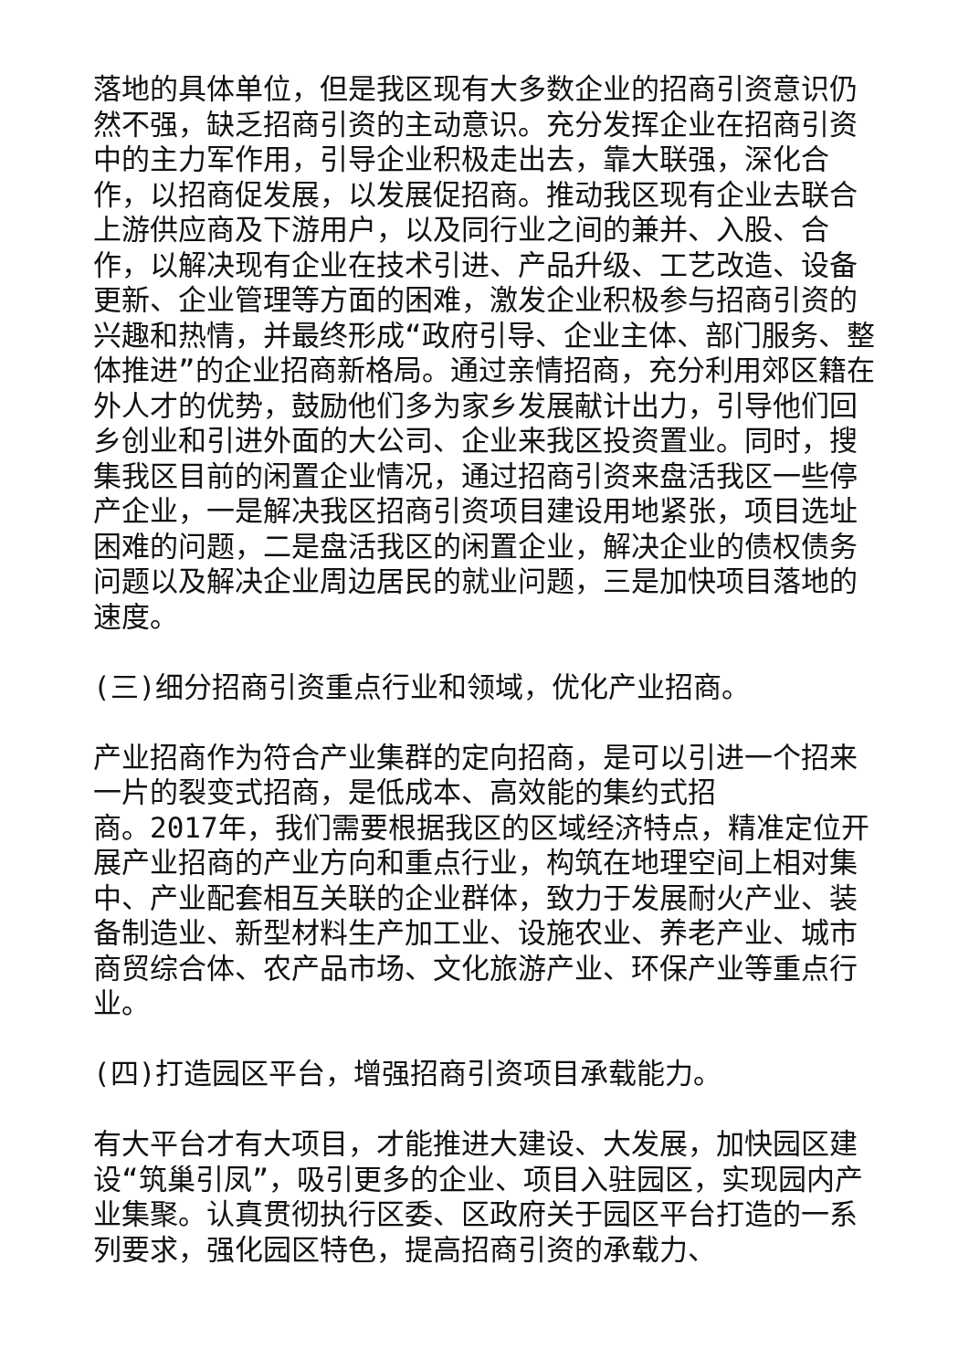落地的具体单位，但是我区现有大多数企业的招商引资意识仍然不强，缺乏招商引资的主动意识。充分发挥企业在招商引资中的主力军作用，引导企业积极走出去，靠大联强，深化合作，以招商促发展，以发展促招商。推动我区现有企业去联合上游供应商及下游用户，以及同行业之间的兼并、入股、合作，以解决现有企业在技术引进、产品升级、工艺改造、设备更新、企业管理等方面的困难，激发企业积极参与招商引资的兴趣和热情，并最终形成“政府引导、企业主体、部门服务、整体推进”的企业招商新格局。通过亲情招商，充分利用郊区籍在外人才的优势，鼓励他们多为家乡发展献计出力，引导他们回乡创业和引进外面的大公司、企业来我区投资置业。同时，搜集我区目前的闲置企业情况，通过招商引资来盘活我区一些停产企业，一是解决我区招商引资项目建设用地紧张，项目选址困难的问题，二是盘活我区的闲置企业，解决企业的债权债务问题以及解决企业周边居民的就业问题，三是加快项目落地的速度。
(三)细分招商引资重点行业和领域，优化产业招商。
产业招商作为符合产业集群的定向招商，是可以引进一个招来一片的裂变式招商，是低成本、高效能的集约式招
商。2017年，我们需要根据我区的区域经济特点，精准定位开展产业招商的产业方向和重点行业，构筑在地理空间上相对集中、产业配套相互关联的企业群体，致力于发展耐火产业、装备制造业、新型材料生产加工业、设施农业、养老产业、城市商贸综合体、农产品市场、文化旅游产业、环保产业等重点行业。
(四)打造园区平台，增强招商引资项目承载能力。
有大平台才有大项目，才能推进大建设、大发展，加快园区建设“筑巢引凤”，吸引更多的企业、项目入驻园区，实现园内产业集聚。认真贯彻执行区委、区政府关于园区平台打造的一系列要求，强化园区特色，提高招商引资的承载力、